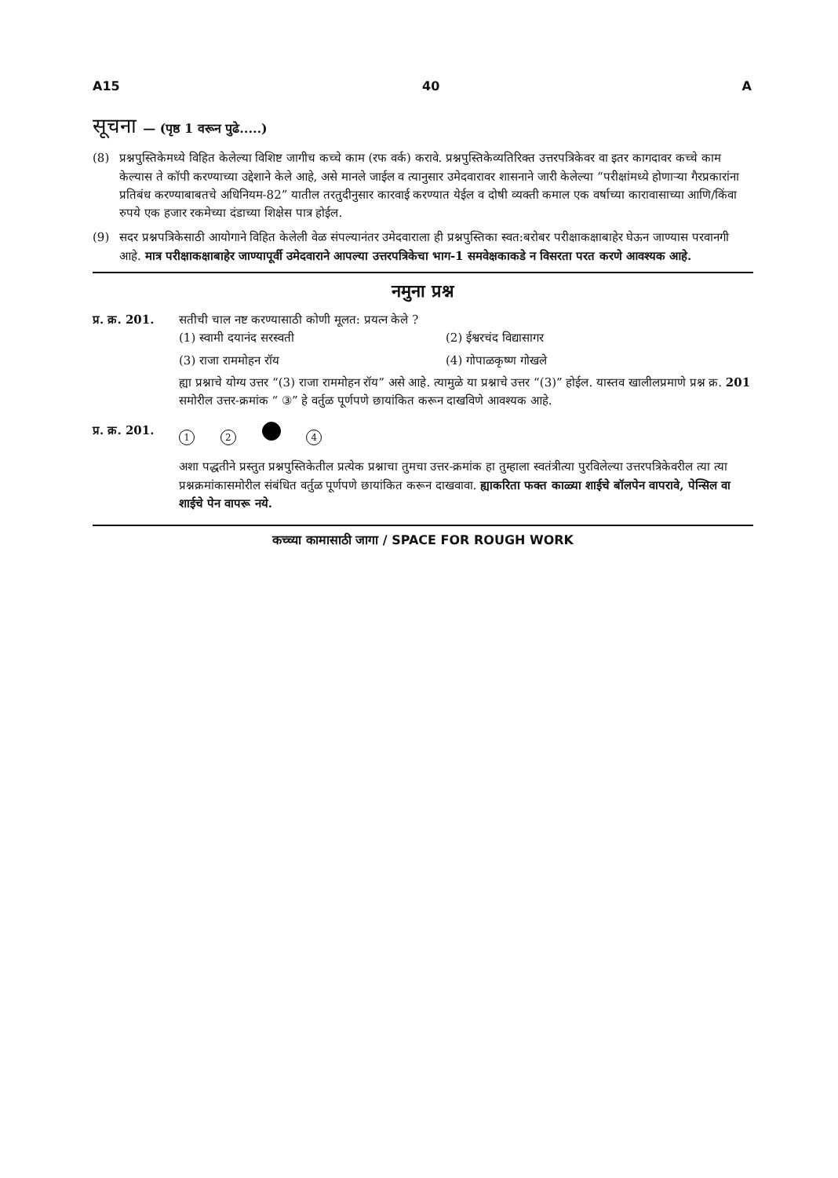A15 40 A
सूचना — (पृष्ठ 1 वरून पुढे.....)
(8) प्रश्नपुस्तिकेमध्ये विहित केलेल्या विशिष्ट जागीच कच्चे काम (रफ वर्क) करावे. प्रश्नपुस्तिकेव्यतिरिक्त उत्तरपत्रिकेवर वा इतर कागदावर कच्चे काम केल्यास ते कॉपी करण्याच्या उद्देशाने केले आहे, असे मानले जाईल व त्यानुसार उमेदवारावर शासनाने जारी केलेल्या “परीक्षांमध्ये होणाऱ्या गैरप्रकारांना प्रतिबंध करण्याबाबतचे अधिनियम-82” यातील तरतुदीनुसार कारवाई करण्यात येईल व दोषी व्यक्ती कमाल एक वर्षाच्या कारावासाच्या आणि/किंवा रुपये एक हजार रकमेच्या दंडाच्या शिक्षेस पात्र होईल.
(9) सदर प्रश्नपत्रिकेसाठी आयोगाने विहित केलेली वेळ संपल्यानंतर उमेदवाराला ही प्रश्नपुस्तिका स्वत:बरोबर परीक्षाकक्षाबाहेर घेऊन जाण्यास परवानगी आहे. मात्र परीक्षाकक्षाबाहेर जाण्यापूर्वी उमेदवाराने आपल्या उत्तरपत्रिकेचा भाग-1 समवेक्षकाकडे न विसरता परत करणे आवश्यक आहे.
नमुना प्रश्न
प्र. क्र. 201. सतीची चाल नष्ट करण्यासाठी कोणी मूलत: प्रयत्न केले ?
(1) स्वामी दयानंद सरस्वती (2) ईश्वरचंद विद्यासागर (3) राजा राममोहन रॉय (4) गोपाळकृष्ण गोखले
ह्या प्रश्नाचे योग्य उत्तर “(3) राजा राममोहन रॉय” असे आहे. त्यामुळे या प्रश्नाचे उत्तर “(3)” होईल. यास्तव खालीलप्रमाणे प्रश्न क्र. 201 समोरील उत्तर-क्रमांक “ ③” हे वर्तुळ पूर्णपणे छायांकित करून दाखविणे आवश्यक आहे.
प्र. क्र. 201. 1 2 4
अशा पद्धतीने प्रस्तुत प्रश्नपुस्तिकेतील प्रत्येक प्रश्नाचा तुमचा उत्तर-क्रमांक हा तुम्हाला स्वतंत्रीत्या पुरविलेल्या उत्तरपत्रिकेवरील त्या त्या प्रश्नक्रमांकासमोरील संबंधित वर्तुळ पूर्णपणे छायांकित करून दाखवावा. ह्याकरिता फक्त काळ्या शाईचे बॉलपेन वापरावे, पेन्सिल वा शाईचे पेन वापरू नये.
कच्च्या कामासाठी जागा / SPACE FOR ROUGH WORK